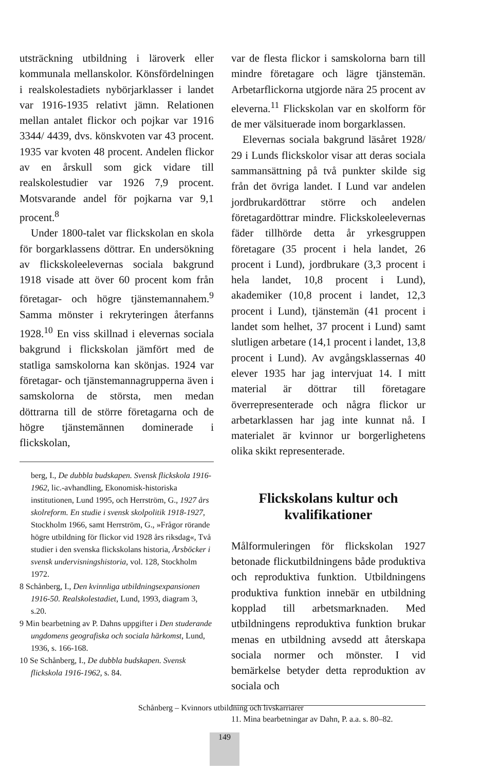utsträckning utbildning i läroverk eller kommunala mellanskolor. Könsfördelningen i realskolestadiets nybörjarklasser i landet var 1916-1935 relativt jämn. Relationen mellan antalet flickor och pojkar var 1916 3344/ 4439, dvs. könskvoten var 43 procent. 1935 var kvoten 48 procent. Andelen flickor av en årskull som gick vidare till realskolestudier var 1926 7,9 procent. Motsvarande andel för pojkarna var 9,1 procent.<sup>8</sup>
Under 1800-talet var flickskolan en skola för borgarklassens döttrar. En undersökning av flickskoleelevernas sociala bakgrund 1918 visade att över 60 procent kom från företagar- och högre tjänstemannahem.<sup>9</sup> Samma mönster i rekryteringen återfanns 1928.<sup>10</sup> En viss skillnad i elevernas sociala bakgrund i flickskolan jämfört med de statliga samskolorna kan skönjas. 1924 var företagar- och tjänstemannagrupperna även i samskolorna de största, men medan döttrarna till de större företagarna och de högre tjänstemännen dominerade i flickskolan,
berg, I., De dubbla budskapen. Svensk flickskola 1916-1962, lic.-avhandling, Ekonomisk-historiska institutionen, Lund 1995, och Herrström, G., 1927 års skolreform. En studie i svensk skolpolitik 1918-1927, Stockholm 1966, samt Herrström, G., »Frågor rörande högre utbildning för flickor vid 1928 års riksdag«, Två studier i den svenska flickskolans historia, Årsböcker i svensk undervisningshistoria, vol. 128, Stockholm 1972.
8 Schånberg, I., Den kvinnliga utbildningsexpansionen 1916-50. Realskolestadiet, Lund, 1993, diagram 3, s.20.
9 Min bearbetning av P. Dahns uppgifter i Den studerande ungdomens geografiska och sociala härkomst, Lund, 1936, s. 166-168.
10 Se Schånberg, I., De dubbla budskapen. Svensk flickskola 1916-1962, s. 84.
var de flesta flickor i samskolorna barn till mindre företagare och lägre tjänstemän. Arbetarflickorna utgjorde nära 25 procent av eleverna.<sup>11</sup> Flickskolan var en skolform för de mer välsituerade inom borgarklassen.
Elevernas sociala bakgrund läsåret 1928/ 29 i Lunds flickskolor visar att deras sociala sammansättning på två punkter skilde sig från det övriga landet. I Lund var andelen jordbrukardöttrar större och andelen företagardöttrar mindre. Flickskoleelevernas fäder tillhörde detta år yrkesgruppen företagare (35 procent i hela landet, 26 procent i Lund), jordbrukare (3,3 procent i hela landet, 10,8 procent i Lund), akademiker (10,8 procent i landet, 12,3 procent i Lund), tjänstemän (41 procent i landet som helhet, 37 procent i Lund) samt slutligen arbetare (14,1 procent i landet, 13,8 procent i Lund). Av avgångsklassernas 40 elever 1935 har jag intervjuat 14. I mitt material är döttrar till företagare överrepresenterade och några flickor ur arbetarklassen har jag inte kunnat nå. I materialet är kvinnor ur borgerlighetens olika skikt representerade.
Flickskolans kultur och kvalifikationer
Målformuleringen för flickskolan 1927 betonade flickutbildningens både produktiva och reproduktiva funktion. Utbildningens produktiva funktion innebär en utbildning kopplad till arbetsmarknaden. Med utbildningens reproduktiva funktion brukar menas en utbildning avsedd att återskapa sociala normer och mönster. I vid bemärkelse betyder detta reproduktion av sociala och
11. Mina bearbetningar av Dahn, P. a.a. s. 80–82.
Schånberg – Kvinnors utbildning och livskarriärer
149